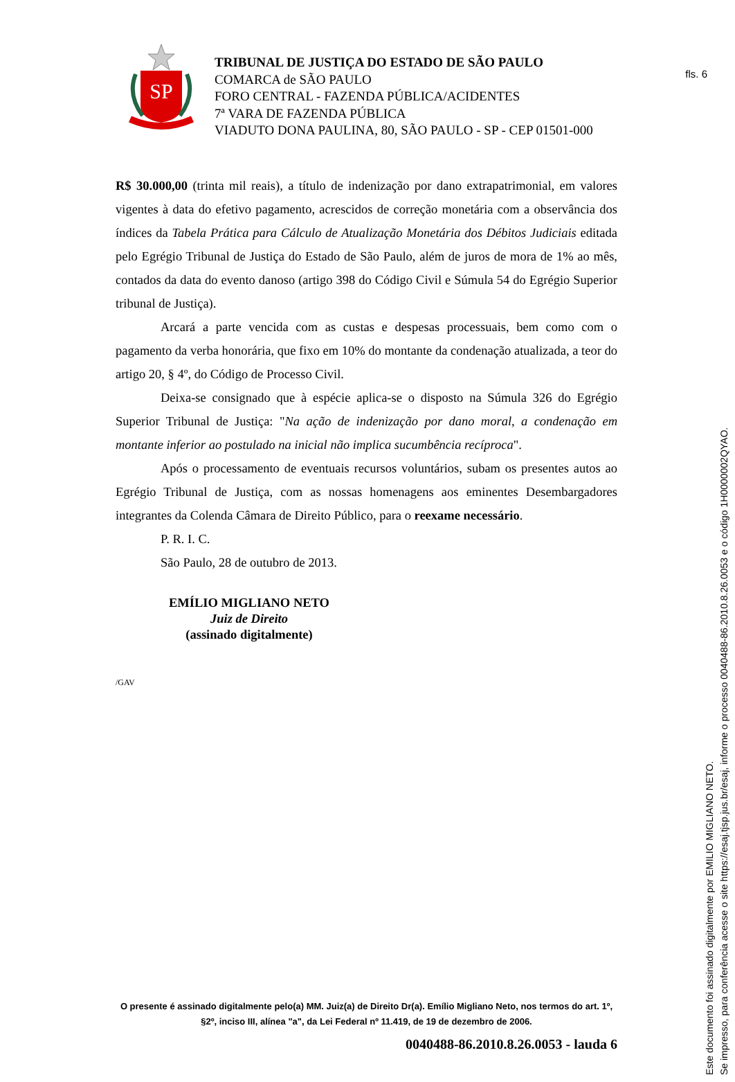fls. 6
SP
TRIBUNAL DE JUSTIÇA DO ESTADO DE SÃO PAULO
COMARCA de SÃO PAULO
FORO CENTRAL - FAZENDA PÚBLICA/ACIDENTES
7ª VARA DE FAZENDA PÚBLICA
VIADUTO DONA PAULINA, 80, SÃO PAULO - SP - CEP 01501-000
R$ 30.000,00 (trinta mil reais), a título de indenização por dano extrapatrimonial, em valores vigentes à data do efetivo pagamento, acrescidos de correção monetária com a observância dos índices da Tabela Prática para Cálculo de Atualização Monetária dos Débitos Judiciais editada pelo Egrégio Tribunal de Justiça do Estado de São Paulo, além de juros de mora de 1% ao mês, contados da data do evento danoso (artigo 398 do Código Civil e Súmula 54 do Egrégio Superior tribunal de Justiça).
Arcará a parte vencida com as custas e despesas processuais, bem como com o pagamento da verba honorária, que fixo em 10% do montante da condenação atualizada, a teor do artigo 20, § 4º, do Código de Processo Civil.
Deixa-se consignado que à espécie aplica-se o disposto na Súmula 326 do Egrégio Superior Tribunal de Justiça: "Na ação de indenização por dano moral, a condenação em montante inferior ao postulado na inicial não implica sucumbência recíproca".
Após o processamento de eventuais recursos voluntários, subam os presentes autos ao Egrégio Tribunal de Justiça, com as nossas homenagens aos eminentes Desembargadores integrantes da Colenda Câmara de Direito Público, para o reexame necessário.
P. R. I. C.
São Paulo, 28 de outubro de 2013.
EMÍLIO MIGLIANO NETO
Juiz de Direito
(assinado digitalmente)
/GAV
O presente é assinado digitalmente pelo(a) MM. Juiz(a) de Direito Dr(a). Emílio Migliano Neto, nos termos do art. 1º, §2º, inciso III, alínea "a", da Lei Federal nº 11.419, de 19 de dezembro de 2006.
0040488-86.2010.8.26.0053 - lauda 6
Este documento foi assinado digitalmente por EMILIO MIGLIANO NETO.
Se impresso, para conferência acesse o site https://esaj.tjsp.jus.br/esaj, informe o processo 0040488-86.2010.8.26.0053 e o código 1H0000002QYAO.